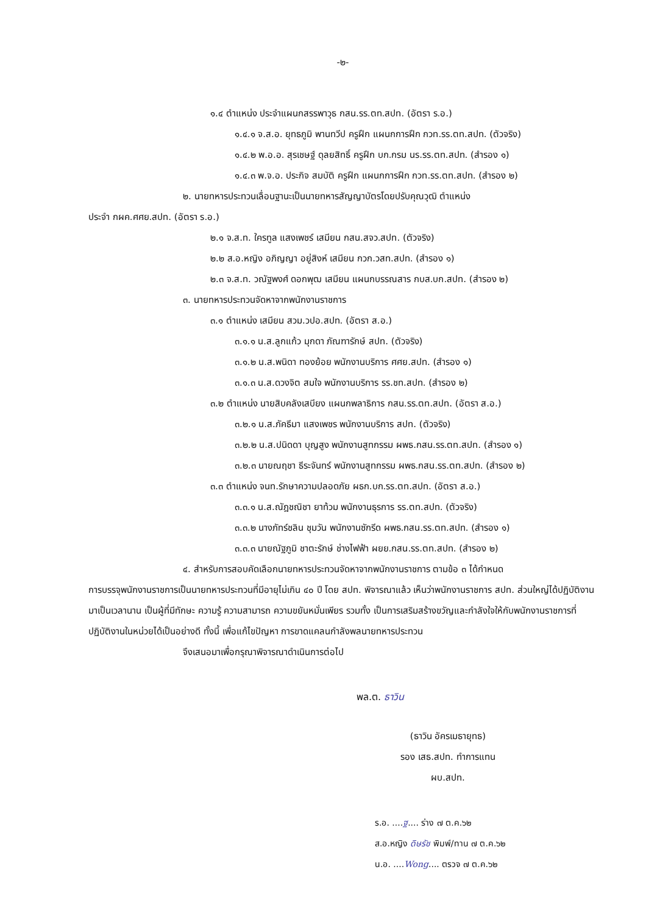-๒-
๑.๔ ตำแหน่ง ประจำแผนกสรรพาวุธ กสน.รร.ตท.สปท. (อัตรา ร.อ.)
๑.๔.๑ จ.ส.อ. ยุทธภูมิ พานทวีป ครูฝึก แผนกการฝึก กวท.รร.ตท.สปท. (ตัวจริง)
๑.๔.๒ พ.อ.อ. สุรเชษฐ์ ดุลยสิทธิ์ ครูฝึก บก.กรม นร.รร.ตท.สปท. (สำรอง ๑)
๑.๔.๓ พ.จ.อ. ประกิจ สมบัติ ครูฝึก แผนกการฝึก กวท.รร.ตท.สปท. (สำรอง ๒)
๒. นายทหารประทวนเลื่อนฐานะเป็นนายทหารสัญญาบัตรโดยปรับคุณวุฒิ ตำแหน่ง
ประจำ กผค.ศศย.สปท. (อัตรา ร.อ.)
๒.๑ จ.ส.ท. ใครทูล แสงเพชร์ เสมียน กสน.สจว.สปท. (ตัวจริง)
๒.๒ ส.อ.หญิง อภิญญา อยู่สิงห์ เสมียน กวก.วสท.สปท. (สำรอง ๑)
๒.๓ จ.ส.ท. วณัฐพงศ์ ดอกพุฒ เสมียน แผนกบรรณสาร กบส.บก.สปท. (สำรอง ๒)
๓. นายทหารประทวนจัดหาจากพนักงานราชการ
๓.๑ ตำแหน่ง เสมียน สวม.วปอ.สปท. (อัตรา ส.อ.)
๓.๑.๑ น.ส.ลูกแก้ว มุกดา ภัณฑารักษ์ สปท. (ตัวจริง)
๓.๑.๒ น.ส.พนิดา ทองย้อย พนักงานบริการ ศศย.สปท. (สำรอง ๑)
๓.๑.๓ น.ส.ดวงจิต สมใจ พนักงานบริการ รร.ชท.สปท. (สำรอง ๒)
๓.๒ ตำแหน่ง นายสิบคลังเสบียง แผนกพลาธิการ กสน.รร.ตท.สปท. (อัตรา ส.อ.)
๓.๒.๑ น.ส.ภัคธีมา แสงเพชร พนักงานบริการ สปท. (ตัวจริง)
๓.๒.๒ น.ส.ปนิดดา บุญสูง พนักงานสูทกรรม ผพธ.กสน.รร.ตท.สปท. (สำรอง ๑)
๓.๒.๓ นายณฤชา ธีระจันทร์ พนักงานสูทกรรม ผพธ.กสน.รร.ตท.สปท. (สำรอง ๒)
๓.๓ ตำแหน่ง จนท.รักษาความปลอดภัย ผธก.บก.รร.ตท.สปท. (อัตรา ส.อ.)
๓.๓.๑ น.ส.ณัฎชณิชา ยาท้วม พนักงานธุรการ รร.ตท.สปท. (ตัวจริง)
๓.๓.๒ นางภัทร์ชลิน ชุมวัน พนักงานซักรีด ผพธ.กสน.รร.ตท.สปท. (สำรอง ๑)
๓.๓.๓ นายณัฐภูมิ ชาตะรักษ์ ช่างไฟฟ้า ผยย.กสน.รร.ตท.สปท. (สำรอง ๒)
๔. สำหรับการสอบคัดเลือกนายทหารประทวนจัดหาจากพนักงานราชการ ตามข้อ ๓ ได้กำหนด
การบรรจุพนักงานราชการเป็นนายทหารประทวนที่มีอายุไม่เกิน ๔๐ ปี โดย สปท. พิจารณาแล้ว เห็นว่าพนักงานราชการ สปท. ส่วนใหญ่ได้ปฏิบัติงานมาเป็นเวลานาน เป็นผู้ที่มีทักษะ ความรู้ ความสามารถ ความขยันหมั่นเพียร รวมทั้ง เป็นการเสริมสร้างขวัญและกำลังใจให้กับพนักงานราชการที่ปฏิบัติงานในหน่วยได้เป็นอย่างดี ทั้งนี้ เพื่อแก้ไขปัญหา การขาดแคลนกำลังพลนายทหารประทวน
จึงเสนอมาเพื่อกรุณาพิจารณาดำเนินการต่อไป
พล.ต. ธาวิน
(ธาวิน อัครเมธายุทธ)
รอง เสธ.สปท. ทำการแทน
ผบ.สปท.
ร.อ. ....ฐ.... ร่าง ๗ ต.ค.๖๒
ส.อ.หญิง ดิษรัช พิมพ์/ทาน ๗ ต.ค.๖๒
น.อ. ....Wong.... ตรวจ ๗ ต.ค.๖๒